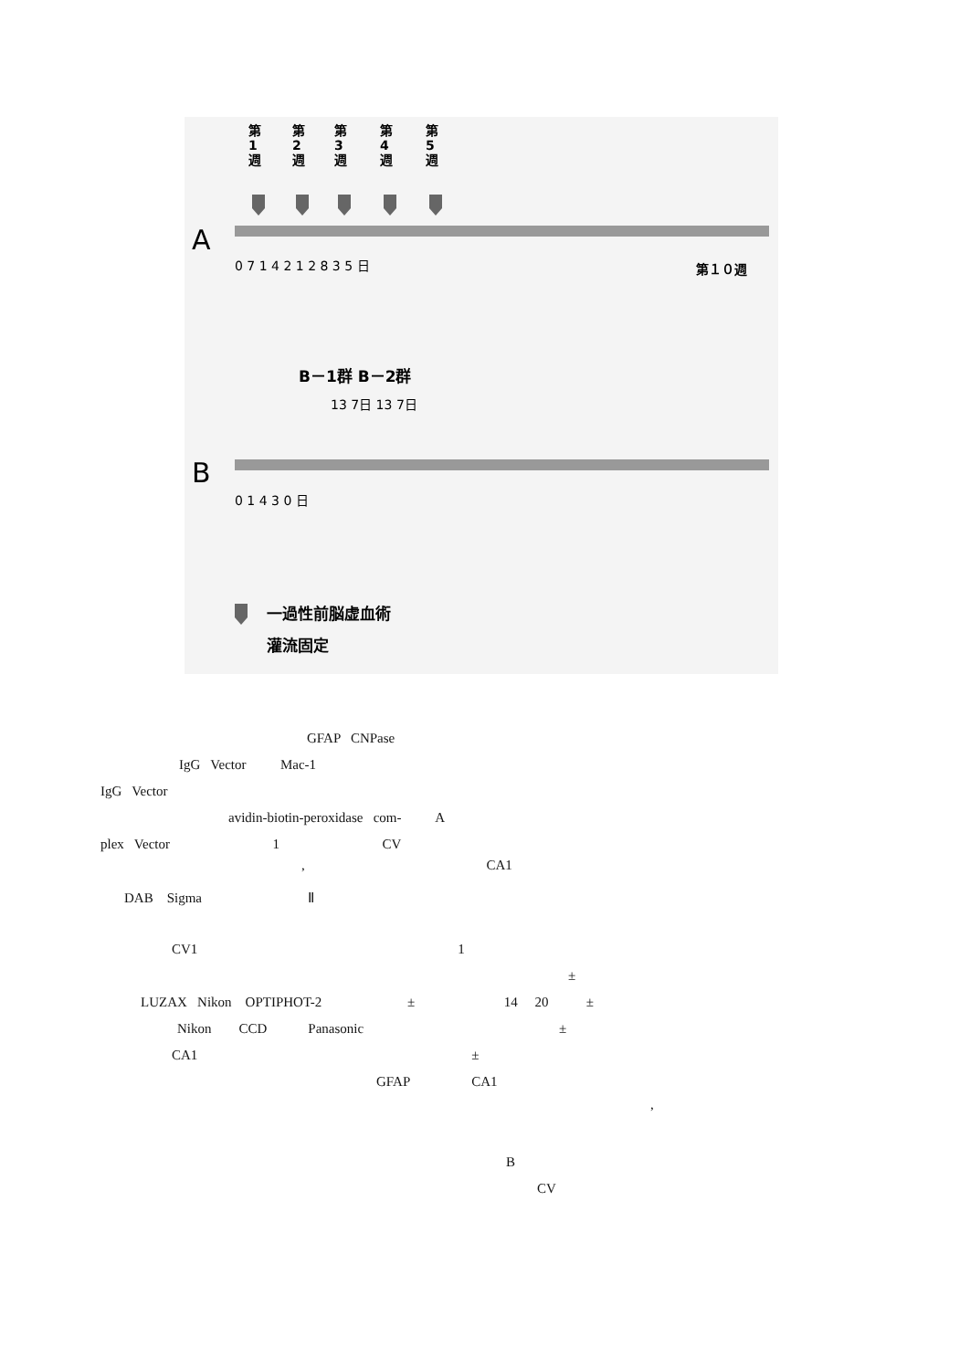第
1
週
第
2
週
第
3
週
第
4
週
第
5
週
A
0 7 1 4 2 1 2 8 3 5 日
第１０週
B－1群 B－2群
13 7日 13 7日
B
0 1 4 3 0 日
一過性前脳虚血術
灌流固定
GFAP CNPase
IgG Vector Mac-1
IgG Vector
avidin-biotin-peroxidase com- A
plex Vector 1 CV
, CA1
DAB Sigma Ⅱ
CV1 1
±
LUZAX Nikon OPTIPHOT-2 ± 14 20 ±
Nikon CCD Panasonic ±
CA1 ±
GFAP CA1
,
B
CV